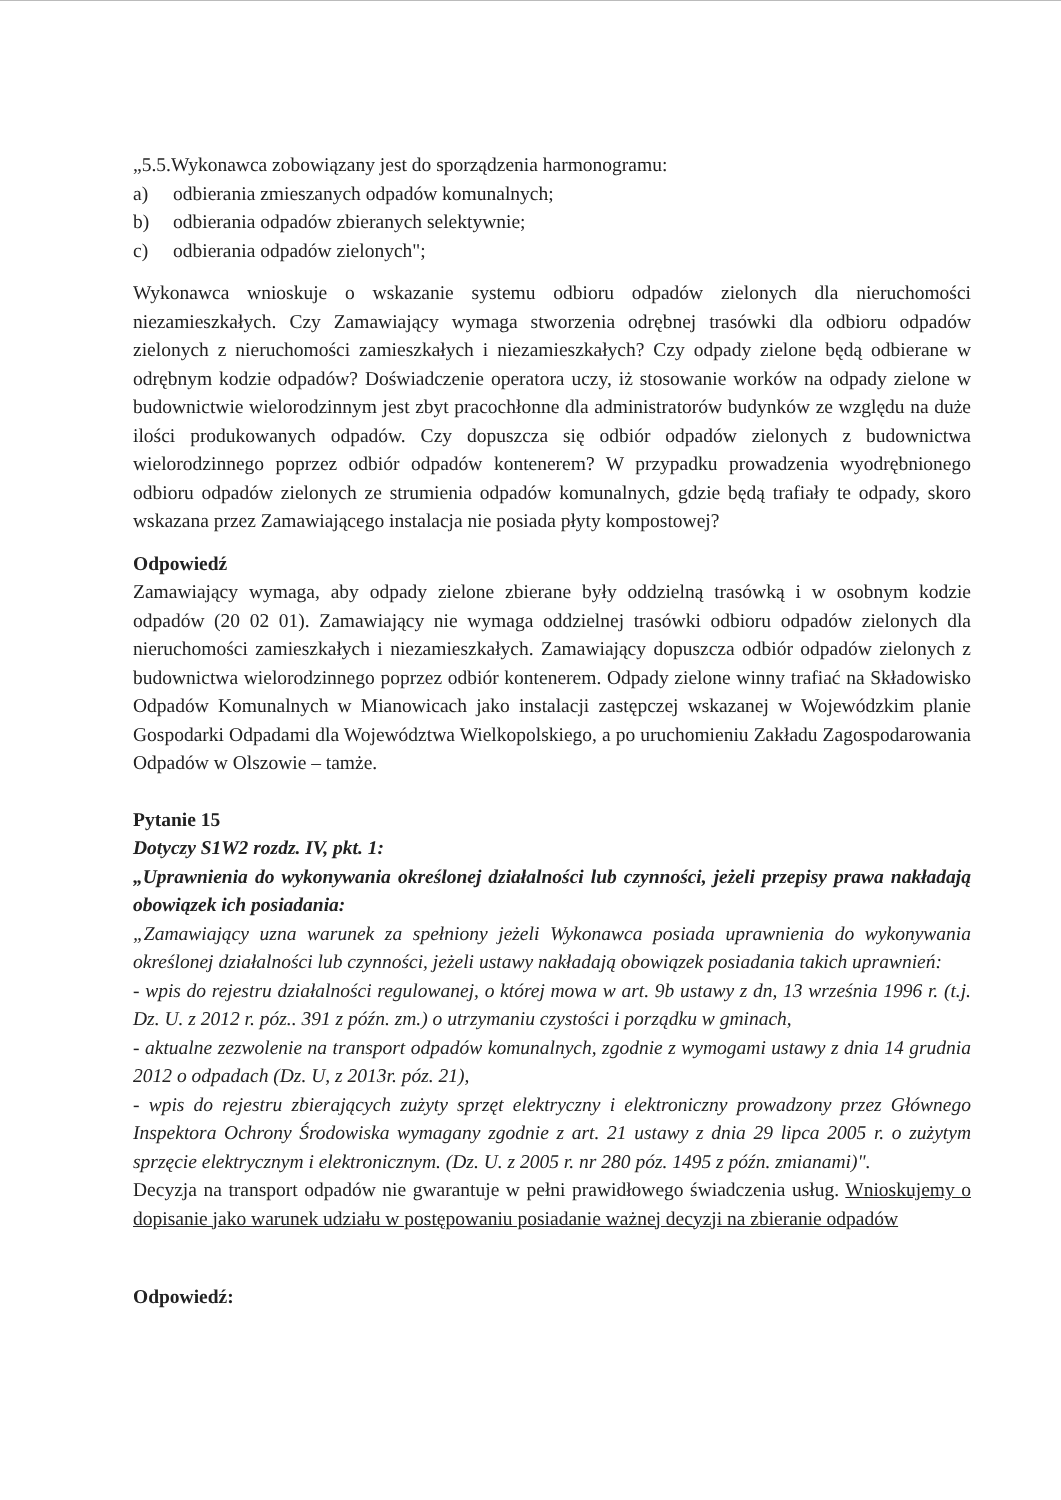„5.5.Wykonawca zobowiązany jest do sporządzenia harmonogramu:
a) odbierania zmieszanych odpadów komunalnych;
b) odbierania odpadów zbieranych selektywnie;
c) odbierania odpadów zielonych";
Wykonawca wnioskuje o wskazanie systemu odbioru odpadów zielonych dla nieruchomości niezamieszkałych. Czy Zamawiający wymaga stworzenia odrębnej trasówki dla odbioru odpadów zielonych z nieruchomości zamieszkałych i niezamieszkałych? Czy odpady zielone będą odbierane w odrębnym kodzie odpadów? Doświadczenie operatora uczy, iż stosowanie worków na odpady zielone w budownictwie wielorodzinnym jest zbyt pracochłonne dla administratorów budynków ze względu na duże ilości produkowanych odpadów. Czy dopuszcza się odbiór odpadów zielonych z budownictwa wielorodzinnego poprzez odbiór odpadów kontenerem? W przypadku prowadzenia wyodrębnionego odbioru odpadów zielonych ze strumienia odpadów komunalnych, gdzie będą trafiały te odpady, skoro wskazana przez Zamawiającego instalacja nie posiada płyty kompostowej?
Odpowiedź
Zamawiający wymaga, aby odpady zielone zbierane były oddzielną trasówką i w osobnym kodzie odpadów (20 02 01). Zamawiający nie wymaga oddzielnej trasówki odbioru odpadów zielonych dla nieruchomości zamieszkałych i niezamieszkałych. Zamawiający dopuszcza odbiór odpadów zielonych z budownictwa wielorodzinnego poprzez odbiór kontenerem. Odpady zielone winny trafiać na Składowisko Odpadów Komunalnych w Mianowicach jako instalacji zastępczej wskazanej w Wojewódzkim planie Gospodarki Odpadami dla Województwa Wielkopolskiego, a po uruchomieniu Zakładu Zagospodarowania Odpadów w Olszowie – tamże.
Pytanie 15
Dotyczy S1W2 rozdz. IV, pkt. 1:
„Uprawnienia do wykonywania określonej działalności lub czynności, jeżeli przepisy prawa nakładają obowiązek ich posiadania:
„Zamawiający uzna warunek za spełniony jeżeli Wykonawca posiada uprawnienia do wykonywania określonej działalności lub czynności, jeżeli ustawy nakładają obowiązek posiadania takich uprawnień:
- wpis do rejestru działalności regulowanej, o której mowa w art. 9b ustawy z dn, 13 września 1996 r. (t.j. Dz. U. z 2012 r. póz.. 391 z późn. zm.) o utrzymaniu czystości i porządku w gminach,
- aktualne zezwolenie na transport odpadów komunalnych, zgodnie z wymogami ustawy z dnia 14 grudnia 2012 o odpadach (Dz. U, z 2013r. póz. 21),
- wpis do rejestru zbierających zużyty sprzęt elektryczny i elektroniczny prowadzony przez Głównego Inspektora Ochrony Środowiska wymagany zgodnie z art. 21 ustawy z dnia 29 lipca 2005 r. o zużytym sprzęcie elektrycznym i elektronicznym. (Dz. U. z 2005 r. nr 280 póz. 1495 z późn. zmianami)".
Decyzja na transport odpadów nie gwarantuje w pełni prawidłowego świadczenia usług. Wnioskujemy o dopisanie jako warunek udziału w postępowaniu posiadanie ważnej decyzji na zbieranie odpadów
Odpowiedź: